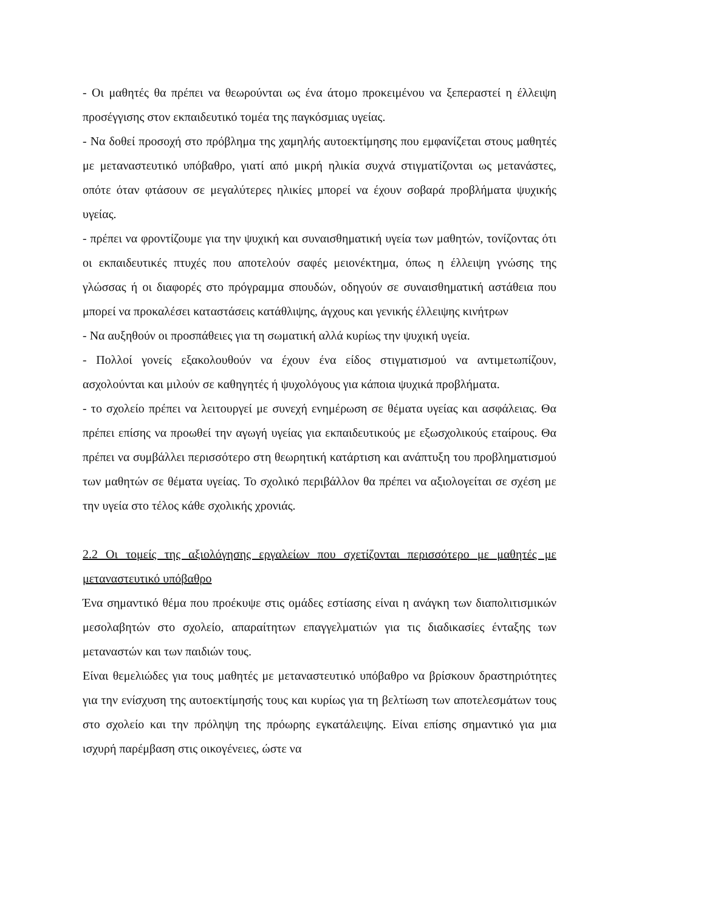- Οι μαθητές θα πρέπει να θεωρούνται ως ένα άτομο προκειμένου να ξεπεραστεί η έλλειψη προσέγγισης στον εκπαιδευτικό τομέα της παγκόσμιας υγείας.
- Να δοθεί προσοχή στο πρόβλημα της χαμηλής αυτοεκτίμησης που εμφανίζεται στους μαθητές με μεταναστευτικό υπόβαθρο, γιατί από μικρή ηλικία συχνά στιγματίζονται ως μετανάστες, οπότε όταν φτάσουν σε μεγαλύτερες ηλικίες μπορεί να έχουν σοβαρά προβλήματα ψυχικής υγείας.
- πρέπει να φροντίζουμε για την ψυχική και συναισθηματική υγεία των μαθητών, τονίζοντας ότι οι εκπαιδευτικές πτυχές που αποτελούν σαφές μειονέκτημα, όπως η έλλειψη γνώσης της γλώσσας ή οι διαφορές στο πρόγραμμα σπουδών, οδηγούν σε συναισθηματική αστάθεια που μπορεί να προκαλέσει καταστάσεις κατάθλιψης, άγχους και γενικής έλλειψης κινήτρων
- Να αυξηθούν οι προσπάθειες για τη σωματική αλλά κυρίως την ψυχική υγεία.
- Πολλοί γονείς εξακολουθούν να έχουν ένα είδος στιγματισμού να αντιμετωπίζουν, ασχολούνται και μιλούν σε καθηγητές ή ψυχολόγους για κάποια ψυχικά προβλήματα.
- το σχολείο πρέπει να λειτουργεί με συνεχή ενημέρωση σε θέματα υγείας και ασφάλειας. Θα πρέπει επίσης να προωθεί την αγωγή υγείας για εκπαιδευτικούς με εξωσχολικούς εταίρους. Θα πρέπει να συμβάλλει περισσότερο στη θεωρητική κατάρτιση και ανάπτυξη του προβληματισμού των μαθητών σε θέματα υγείας. Το σχολικό περιβάλλον θα πρέπει να αξιολογείται σε σχέση με την υγεία στο τέλος κάθε σχολικής χρονιάς.
2.2 Οι τομείς της αξιολόγησης εργαλείων που σχετίζονται περισσότερο με μαθητές με μεταναστευτικό υπόβαθρο
Ένα σημαντικό θέμα που προέκυψε στις ομάδες εστίασης είναι η ανάγκη των διαπολιτισμικών μεσολαβητών στο σχολείο, απαραίτητων επαγγελματιών για τις διαδικασίες ένταξης των μεταναστών και των παιδιών τους.
Είναι θεμελιώδες για τους μαθητές με μεταναστευτικό υπόβαθρο να βρίσκουν δραστηριότητες για την ενίσχυση της αυτοεκτίμησής τους και κυρίως για τη βελτίωση των αποτελεσμάτων τους στο σχολείο και την πρόληψη της πρόωρης εγκατάλειψης. Είναι επίσης σημαντικό για μια ισχυρή παρέμβαση στις οικογένειες, ώστε να